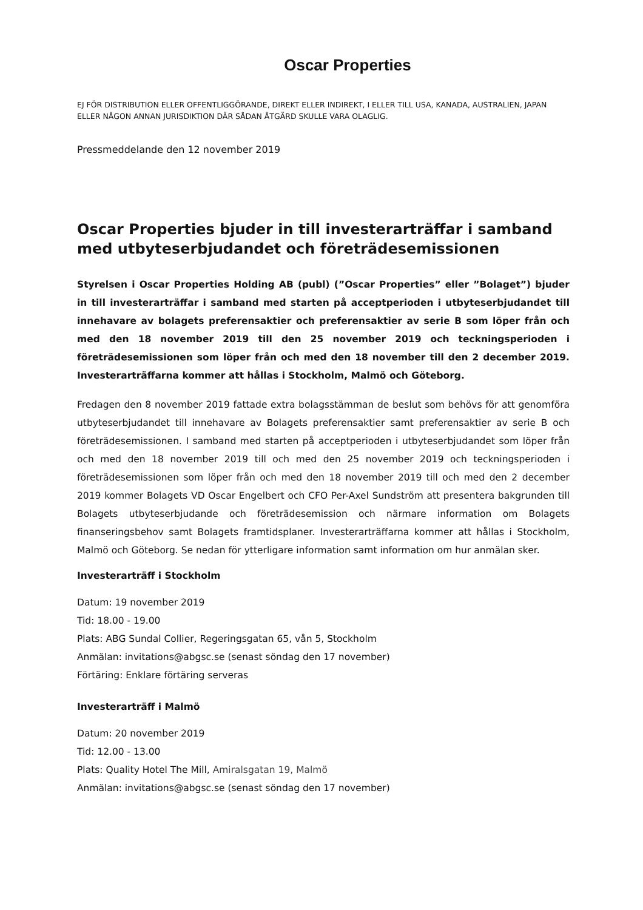Oscar Properties
EJ FÖR DISTRIBUTION ELLER OFFENTLIGGÖRANDE, DIREKT ELLER INDIREKT, I ELLER TILL USA, KANADA, AUSTRALIEN, JAPAN ELLER NÅGON ANNAN JURISDIKTION DÄR SÅDAN ÅTGÄRD SKULLE VARA OLAGLIG.
Pressmeddelande den 12 november 2019
Oscar Properties bjuder in till investerarträffar i samband med utbyteserbjudandet och företrädesemissionen
Styrelsen i Oscar Properties Holding AB (publ) (”Oscar Properties” eller ”Bolaget”) bjuder in till investerarträffar i samband med starten på acceptperioden i utbyteserbjudandet till innehavare av bolagets preferensaktier och preferensaktier av serie B som löper från och med den 18 november 2019 till den 25 november 2019 och teckningsperioden i företrädesemissionen som löper från och med den 18 november till den 2 december 2019. Investerarträffarna kommer att hållas i Stockholm, Malmö och Göteborg.
Fredagen den 8 november 2019 fattade extra bolagsstämman de beslut som behövs för att genomföra utbyteserbjudandet till innehavare av Bolagets preferensaktier samt preferensaktier av serie B och företrädesemissionen. I samband med starten på acceptperioden i utbyteserbjudandet som löper från och med den 18 november 2019 till och med den 25 november 2019 och teckningsperioden i företrädesemissionen som löper från och med den 18 november 2019 till och med den 2 december 2019 kommer Bolagets VD Oscar Engelbert och CFO Per-Axel Sundström att presentera bakgrunden till Bolagets utbyteserbjudande och företrädesemission och närmare information om Bolagets finanseringsbehov samt Bolagets framtidsplaner. Investerarträffarna kommer att hållas i Stockholm, Malmö och Göteborg. Se nedan för ytterligare information samt information om hur anmälan sker.
Investerarträff i Stockholm
Datum: 19 november 2019
Tid: 18.00 - 19.00
Plats: ABG Sundal Collier, Regeringsgatan 65, vån 5, Stockholm
Anmälan: invitations@abgsc.se (senast söndag den 17 november)
Förtäring: Enklare förtäring serveras
Investerarträff i Malmö
Datum: 20 november 2019
Tid: 12.00 - 13.00
Plats: Quality Hotel The Mill, Amiralsgatan 19, Malmö
Anmälan: invitations@abgsc.se (senast söndag den 17 november)